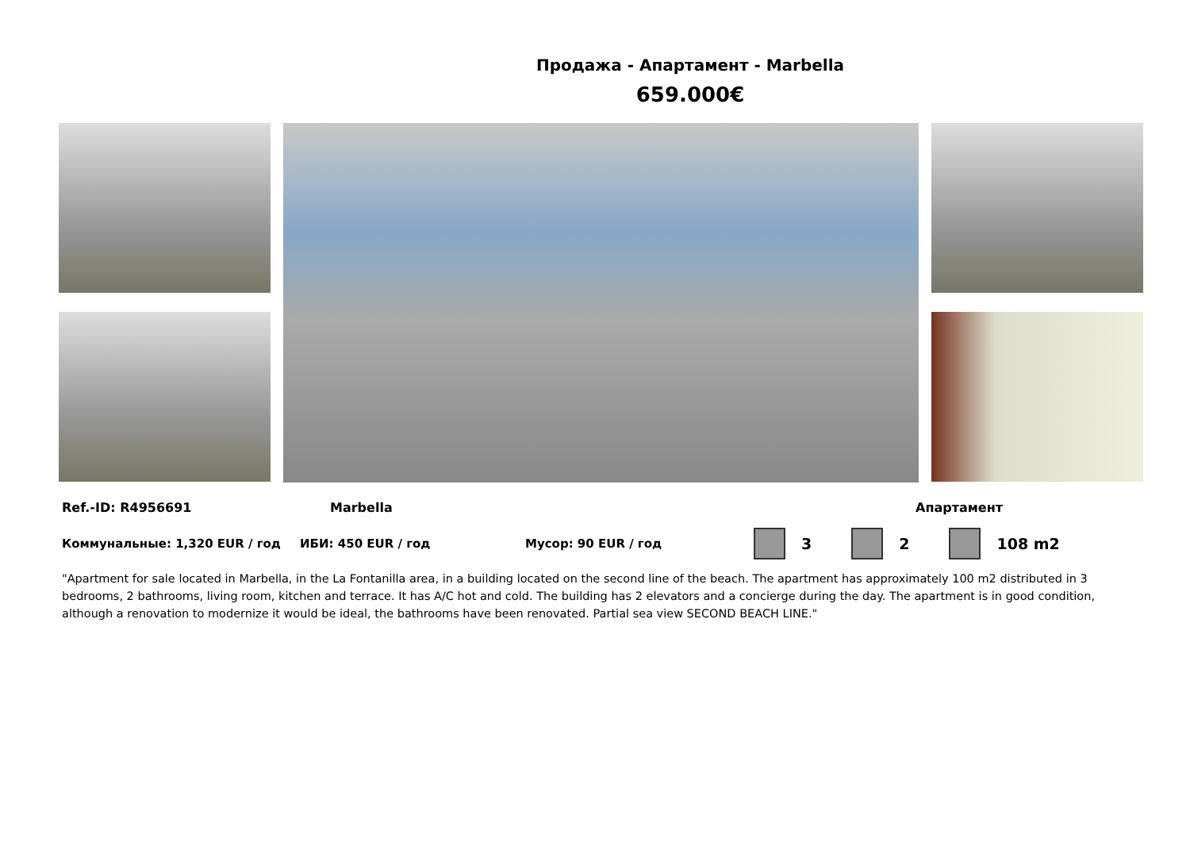Продажа - Апартамент - Marbella
659.000€
Ref.-ID: R4956691 Marbella Апартамент
Коммунальные: 1,320 EUR / год ИБИ: 450 EUR / год Мусор: 90 EUR / год 3 2 108 m2
"Apartment for sale located in Marbella, in the La Fontanilla area, in a building located on the second line of the beach. The apartment has approximately 100 m2 distributed in 3 bedrooms, 2 bathrooms, living room, kitchen and terrace. It has A/C hot and cold. The building has 2 elevators and a concierge during the day. The apartment is in good condition, although a renovation to modernize it would be ideal, the bathrooms have been renovated. Partial sea view SECOND BEACH LINE."